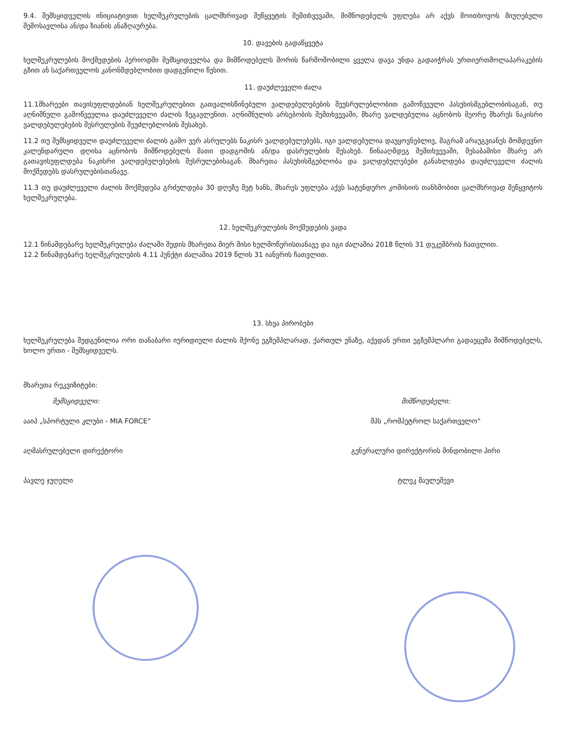9.4. შემსყიდველის ინიციატივით ხელშეკრულების ცალმხრივად შეწყვეტის შემთხვევაში, მიმწოდებელს უფლება არ აქვს მოითხოვოს მიუღებელი შემოსავლისა ან/და ზიანის ანაზღაურება.
10. დავების გადაწყვეტა
ხელშეკრულების მოქმედების პერიოდში შემსყიდველსა და მიმწოდებელს შორის წარმოშობილი ყველა დავა უნდა გადაიჭრას ურთიერთმოლაპარაკების გზით ან საქართველოს კანონმდებლობით დადგენილი წესით.
11. დაუძლეველი ძალა
11.1მხარეები თავისუფლდებიან ხელშეკრულებით გათვალისწინებული ვალდებულებების შეუსრულებლობით გამოწვეული პასუხისმგებლობისაგან, თუ აღნიშნული გამოწვეულია დაუძლეველი ძალის ზეგავლენით. აღნიშნულის არსებობის შემთხვევაში, მხარე ვალდებულია აცნობოს მეორე მხარეს ნაკისრი ვალდებულებების შესრულების შეუძლებლობის შესახებ.
11.2 თუ შემსყიდველი დაუძლეველი ძალის გამო ვერ ასრულებს ნაკისრ ვალდებულებებს, იგი ვალდებულია დაუყოვნებლივ, მაგრამ არაუგვიანეს მომდევნო კალენდარული დღისა აცნობოს მიმწოდებელს მათი დადგომის ან/და დასრულების შესახებ. წინააღმდეგ შემთხვევაში, შესაბამისი მხარე არ გათავისუფლდება ნაკისრი ვალდებულებების შესრულებისაგან. მხარეთა პასუხისმგებლობა და ვალდებულებები განახლდება დაუძლეველი ძალის მოქმედებს დასრულებისთანავე.
11.3 თუ დაუძლეველი ძალის მოქმედება გრძელდება 30 დღეზე მეტ ხანს, მხარეს უფლება აქვს სატენდერო კომისიის თანხმობით ცალმხრივად შეწყვიტოს ხელშეკრულება.
12. ხელშეკრულების მოქმედების ვადა
12.1 წინამდებარე ხელშეკრულება ძალაში შედის მხარეთა მიერ მისი ხელმოწერისთანავე და იგი ძალაშია 2018 წლის 31 დეკემბრის ჩათვლით.
12.2 წინამდებარე ხელშეკრულების 4.11 პუნქტი ძალაშია 2019 წლის 31 იანვრის ჩათვლით.
13. სხვა პირობები
ხელშეკრულება შედგენილია ორი თანაბარი იურიდიული ძალის მქონე ეგზემპლარად, ქართულ ენაზე, აქედან ერთი ეგზემპლარი გადაეცემა მიმწოდებელს, ხოლო ერთი - შემსყიდველს.
მხარეთა რეკვიზიტები:
შემსყიდველი:
ააიპ „სპორტული კლუბი - MIA FORCE“
აღმასრულებელი დირექტორი
პავლე ჯუღელი
მიმწოდებელი:
შპს „რომპეტროლ საქართველო“
გენერალური დირექტორის მინდობილი პირი
ტლეკ მაულეშევი